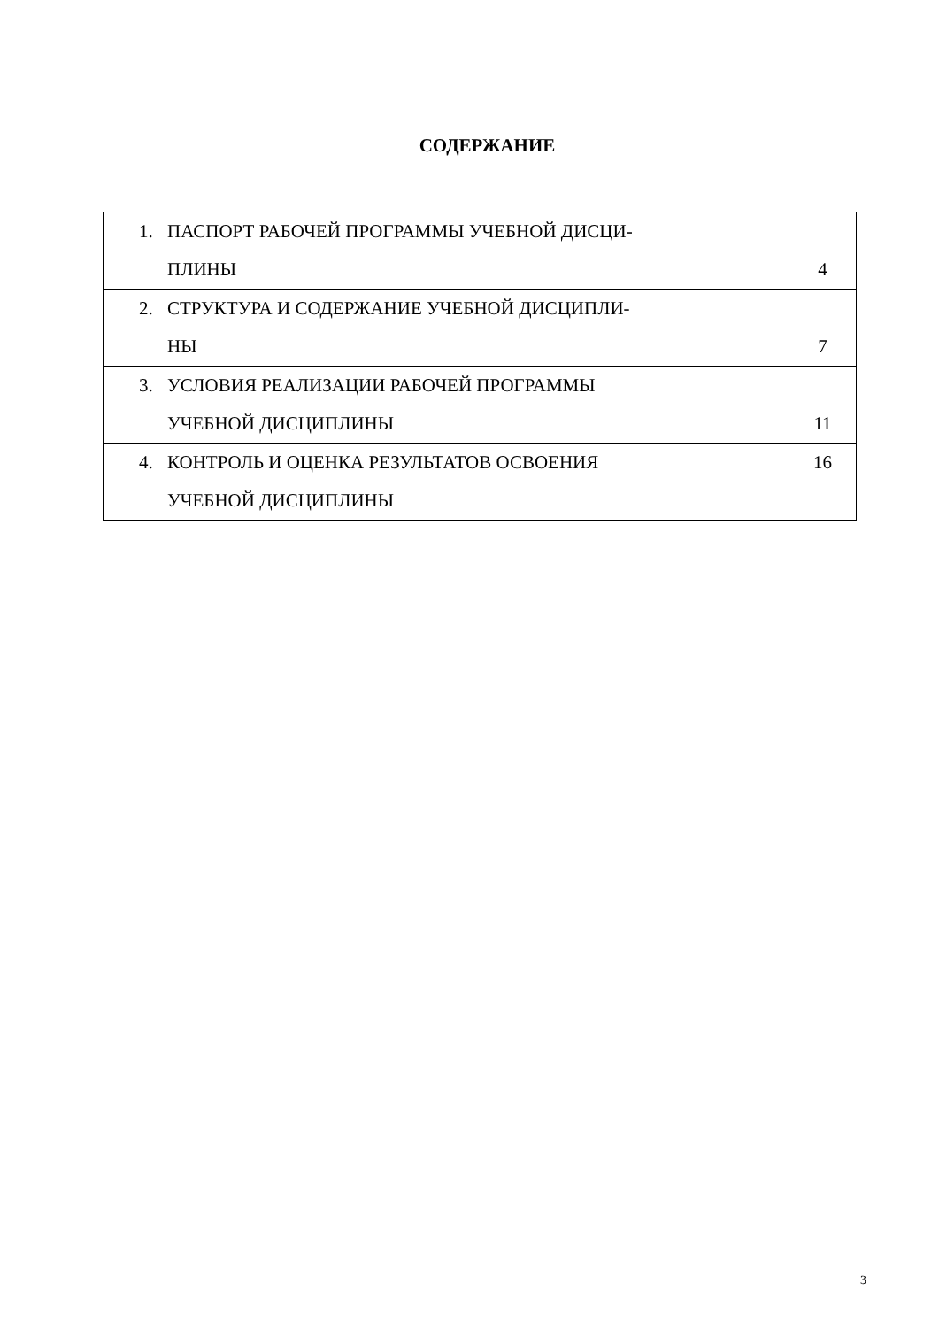СОДЕРЖАНИЕ
| 1. ПАСПОРТ РАБОЧЕЙ ПРОГРАММЫ УЧЕБНОЙ ДИСЦИ- ПЛИНЫ | 4 |
| 2. СТРУКТУРА И СОДЕРЖАНИЕ УЧЕБНОЙ ДИСЦИПЛИ- НЫ | 7 |
| 3. УСЛОВИЯ РЕАЛИЗАЦИИ РАБОЧЕЙ ПРОГРАММЫ УЧЕБНОЙ ДИСЦИПЛИНЫ | 11 |
| 4. КОНТРОЛЬ И ОЦЕНКА РЕЗУЛЬТАТОВ ОСВОЕНИЯ УЧЕБНОЙ ДИСЦИПЛИНЫ | 16 |
3